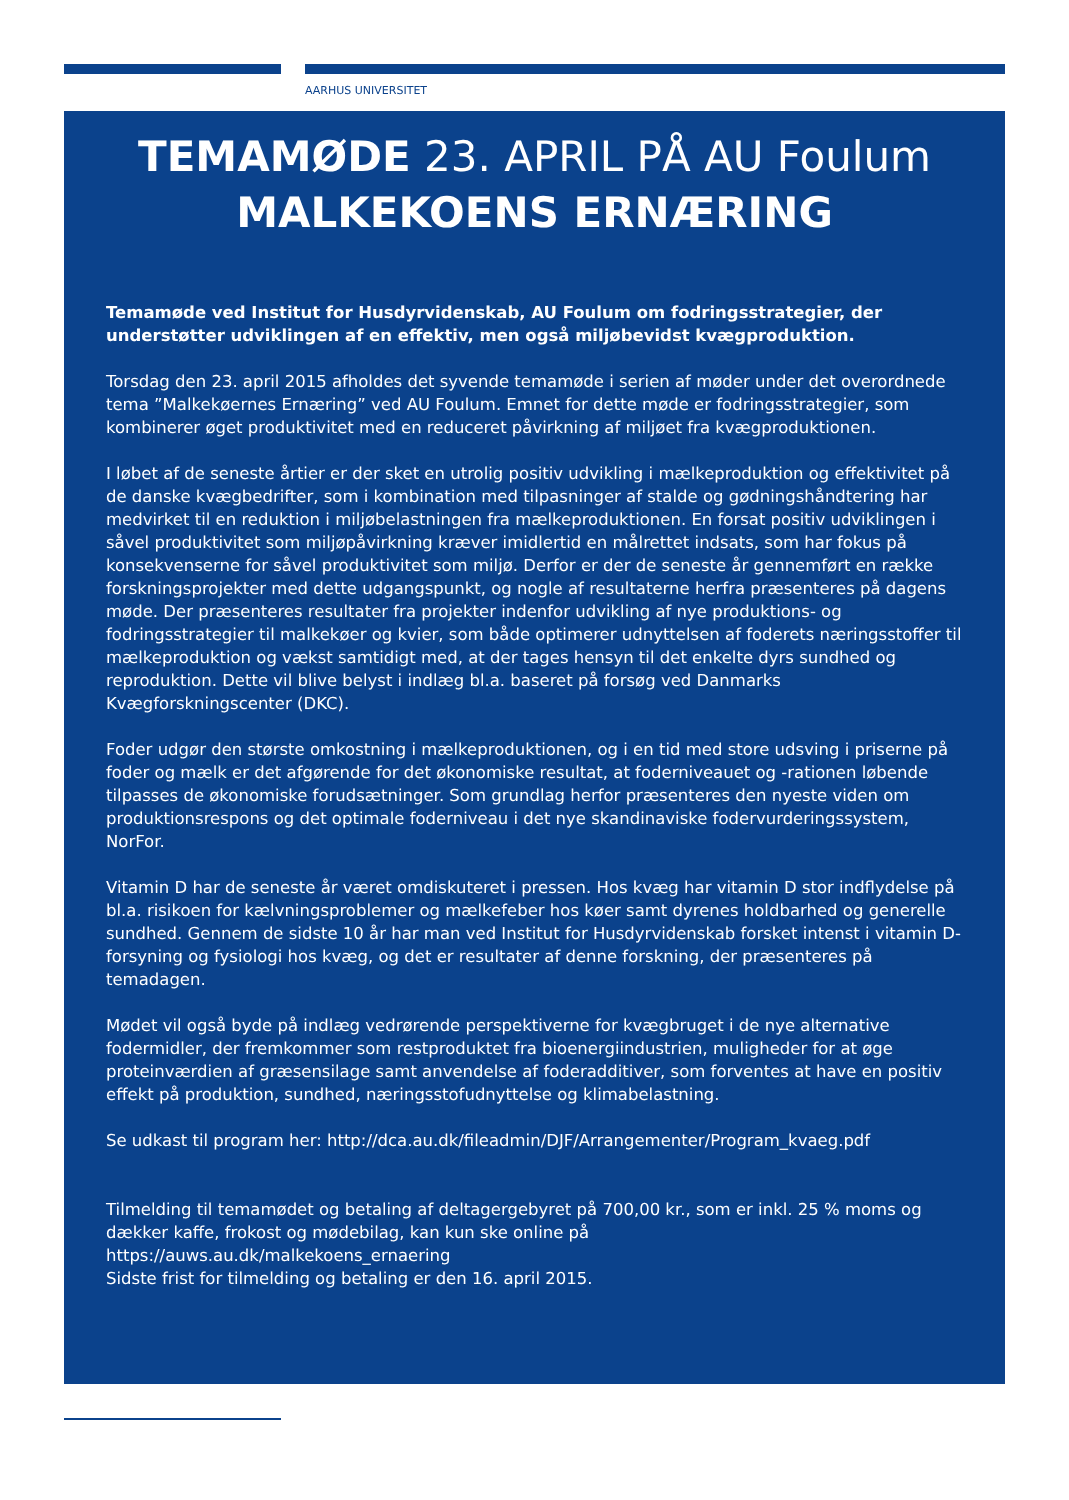AARHUS UNIVERSITET
TEMAMØDE 23. APRIL PÅ AU Foulum
MALKEKOENS ERNÆRING
Temamøde ved Institut for Husdyrvidenskab, AU Foulum om fodringsstrategier, der understøtter udviklingen af en effektiv, men også miljøbevidst kvægproduktion.
Torsdag den 23. april 2015 afholdes det syvende temamøde i serien af møder under det overordnede tema ”Malkekøernes Ernæring” ved AU Foulum. Emnet for dette møde er fodringsstrategier, som kombinerer øget produktivitet med en reduceret påvirkning af miljøet fra kvægproduktionen.
I løbet af de seneste årtier er der sket en utrolig positiv udvikling i mælkeproduktion og effektivitet på de danske kvægbedrifter, som i kombination med tilpasninger af stalde og gødningshåndtering har medvirket til en reduktion i miljøbelastningen fra mælkeproduktionen. En forsat positiv udviklingen i såvel produktivitet som miljøpåvirkning kræver imidlertid en målrettet indsats, som har fokus på konsekvenserne for såvel produktivitet som miljø. Derfor er der de seneste år gennemført en række forskningsprojekter med dette udgangspunkt, og nogle af resultaterne herfra præsenteres på dagens møde. Der præsenteres resultater fra projekter indenfor udvikling af nye produktions- og fodringsstrategier til malkekøer og kvier, som både optimerer udnyttelsen af foderets næringsstoffer til mælkeproduktion og vækst samtidigt med, at der tages hensyn til det enkelte dyrs sundhed og reproduktion. Dette vil blive belyst i indlæg bl.a. baseret på forsøg ved Danmarks Kvægforskningscenter (DKC).
Foder udgør den største omkostning i mælkeproduktionen, og i en tid med store udsving i priserne på foder og mælk er det afgørende for det økonomiske resultat, at foderniveauet og -rationen løbende tilpasses de økonomiske forudsætninger. Som grundlag herfor præsenteres den nyeste viden om produktionsrespons og det optimale foderniveau i det nye skandinaviske fodervurderingssystem, NorFor.
Vitamin D har de seneste år været omdiskuteret i pressen. Hos kvæg har vitamin D stor indflydelse på bl.a. risikoen for kælvningsproblemer og mælkefeber hos køer samt dyrenes holdbarhed og generelle sundhed. Gennem de sidste 10 år har man ved Institut for Husdyrvidenskab forsket intenst i vitamin D-forsyning og fysiologi hos kvæg, og det er resultater af denne forskning, der præsenteres på temadagen.
Mødet vil også byde på indlæg vedrørende perspektiverne for kvægbruget i de nye alternative fodermidler, der fremkommer som restproduktet fra bioenergiindustrien, muligheder for at øge proteinværdien af græsensilage samt anvendelse af foderadditiver, som forventes at have en positiv effekt på produktion, sundhed, næringsstofudnyttelse og klimabelastning.
Se udkast til program her: http://dca.au.dk/fileadmin/DJF/Arrangementer/Program_kvaeg.pdf
Tilmelding til temamødet og betaling af deltagergebyret på 700,00 kr., som er inkl. 25 % moms og dækker kaffe, frokost og mødebilag, kan kun ske online på
https://auws.au.dk/malkekoens_ernaering
Sidste frist for tilmelding og betaling er den 16. april 2015.